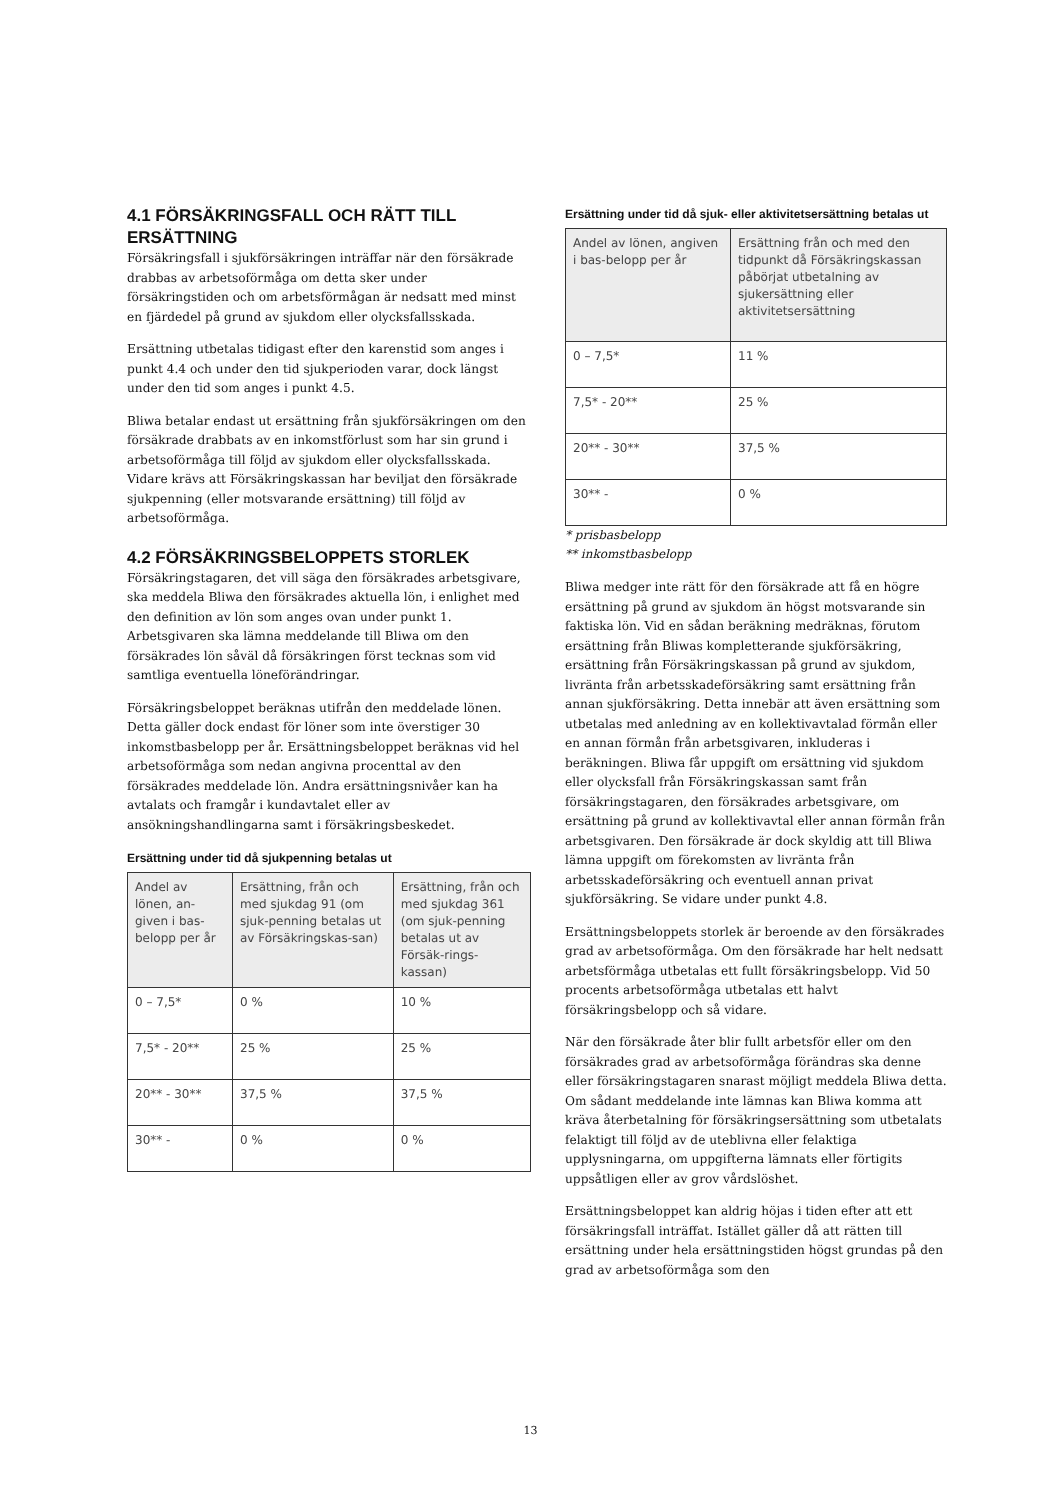4.1 FÖRSÄKRINGSFALL OCH RÄTT TILL ERSÄTTNING
Försäkringsfall i sjukförsäkringen inträffar när den försäkrade drabbas av arbetsoförmåga om detta sker under försäkringstiden och om arbetsförmågan är nedsatt med minst en fjärdedel på grund av sjukdom eller olycksfallsskada.
Ersättning utbetalas tidigast efter den karenstid som anges i punkt 4.4 och under den tid sjukperioden varar, dock längst under den tid som anges i punkt 4.5.
Bliwa betalar endast ut ersättning från sjukförsäkringen om den försäkrade drabbats av en inkomstförlust som har sin grund i arbetsoförmåga till följd av sjukdom eller olycksfallsskada. Vidare krävs att Försäkringskassan har beviljat den försäkrade sjukpenning (eller motsvarande ersättning) till följd av arbetsoförmåga.
4.2 FÖRSÄKRINGSBELOPPETS STORLEK
Försäkringstagaren, det vill säga den försäkrades arbetsgivare, ska meddela Bliwa den försäkrades aktuella lön, i enlighet med den definition av lön som anges ovan under punkt 1. Arbetsgivaren ska lämna meddelande till Bliwa om den försäkrades lön såväl då försäkringen först tecknas som vid samtliga eventuella löneförändringar.
Försäkringsbeloppet beräknas utifrån den meddelade lönen. Detta gäller dock endast för löner som inte överstiger 30 inkomstbasbelopp per år. Ersättningsbeloppet beräknas vid hel arbetsoförmåga som nedan angivna procenttal av den försäkrades meddelade lön. Andra ersättningsnivåer kan ha avtalats och framgår i kundavtalet eller av ansökningshandlingarna samt i försäkringsbeskedet.
Ersättning under tid då sjukpenning betalas ut
| Andel av lönen, an-given i bas-belopp per år | Ersättning, från och med sjukdag 91 (om sjuk-penning betalas ut av Försäkringskas-san) | Ersättning, från och med sjukdag 361 (om sjuk-penning betalas ut av Försäk-rings-kassan) |
| --- | --- | --- |
| 0 – 7,5* | 0 % | 10 % |
| 7,5* - 20** | 25 % | 25 % |
| 20** - 30** | 37,5 % | 37,5 % |
| 30** - | 0 % | 0 % |
Ersättning under tid då sjuk- eller aktivitetsersättning betalas ut
| Andel av lönen, angiven i bas-belopp per år | Ersättning från och med den tidpunkt då Försäkringskassan påbörjat utbetalning av sjukersättning eller aktivitetsersättning |
| --- | --- |
| 0 – 7,5* | 11 % |
| 7,5* - 20** | 25 % |
| 20** - 30** | 37,5 % |
| 30** - | 0 % |
* prisbasbelopp
** inkomstbasbelopp
Bliwa medger inte rätt för den försäkrade att få en högre ersättning på grund av sjukdom än högst motsvarande sin faktiska lön. Vid en sådan beräkning medräknas, förutom ersättning från Bliwas kompletterande sjukförsäkring, ersättning från Försäkringskassan på grund av sjukdom, livränta från arbetsskadeförsäkring samt ersättning från annan sjukförsäkring. Detta innebär att även ersättning som utbetalas med anledning av en kollektivavtalad förmån eller en annan förmån från arbetsgivaren, inkluderas i beräkningen. Bliwa får uppgift om ersättning vid sjukdom eller olycksfall från Försäkringskassan samt från försäkringstagaren, den försäkrades arbetsgivare, om ersättning på grund av kollektivavtal eller annan förmån från arbetsgivaren. Den försäkrade är dock skyldig att till Bliwa lämna uppgift om förekomsten av livränta från arbetsskadeförsäkring och eventuell annan privat sjukförsäkring. Se vidare under punkt 4.8.
Ersättningsbeloppets storlek är beroende av den försäkrades grad av arbetsoförmåga. Om den försäkrade har helt nedsatt arbetsförmåga utbetalas ett fullt försäkringsbelopp. Vid 50 procents arbetsoförmåga utbetalas ett halvt försäkringsbelopp och så vidare.
När den försäkrade åter blir fullt arbetsför eller om den försäkrades grad av arbetsoförmåga förändras ska denne eller försäkringstagaren snarast möjligt meddela Bliwa detta. Om sådant meddelande inte lämnas kan Bliwa komma att kräva återbetalning för försäkringsersättning som utbetalats felaktigt till följd av de uteblivna eller felaktiga upplysningarna, om uppgifterna lämnats eller förtigits uppsåtligen eller av grov vårdslöshet.
Ersättningsbeloppet kan aldrig höjas i tiden efter att ett försäkringsfall inträffat. Istället gäller då att rätten till ersättning under hela ersättningstiden högst grundas på den grad av arbetsoförmåga som den
13